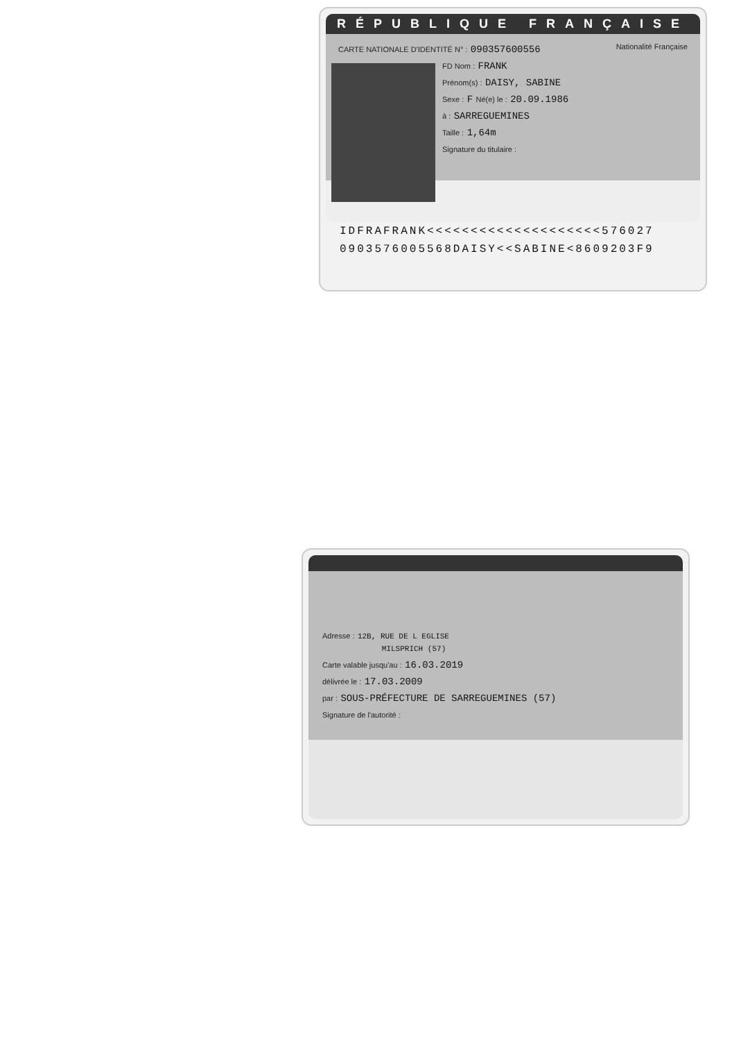RÉPUBLIQUE FRANÇAISE
CARTE NATIONALE D'IDENTITÉ N° : 090357600556 Nationalité Française
FD Nom : FRANK
Prénom(s) : DAISY, SABINE
Sexe : F Né(e) le : 20.09.1986
à : SARREGUEMINES
Taille : 1,64m
Signature du titulaire :
IDFRAFRANK<<<<<<<<<<<<<<<<<<<<576027
0903576005568DAISY<<SABINE<8609203F9
Adresse : 12B, RUE DE L EGLISE
MILSPRICH (57)
Carte valable jusqu'au : 16.03.2019
délivrée le : 17.03.2009
par : SOUS-PRÉFECTURE DE SARREGUEMINES (57)
Signature de l'autorité :